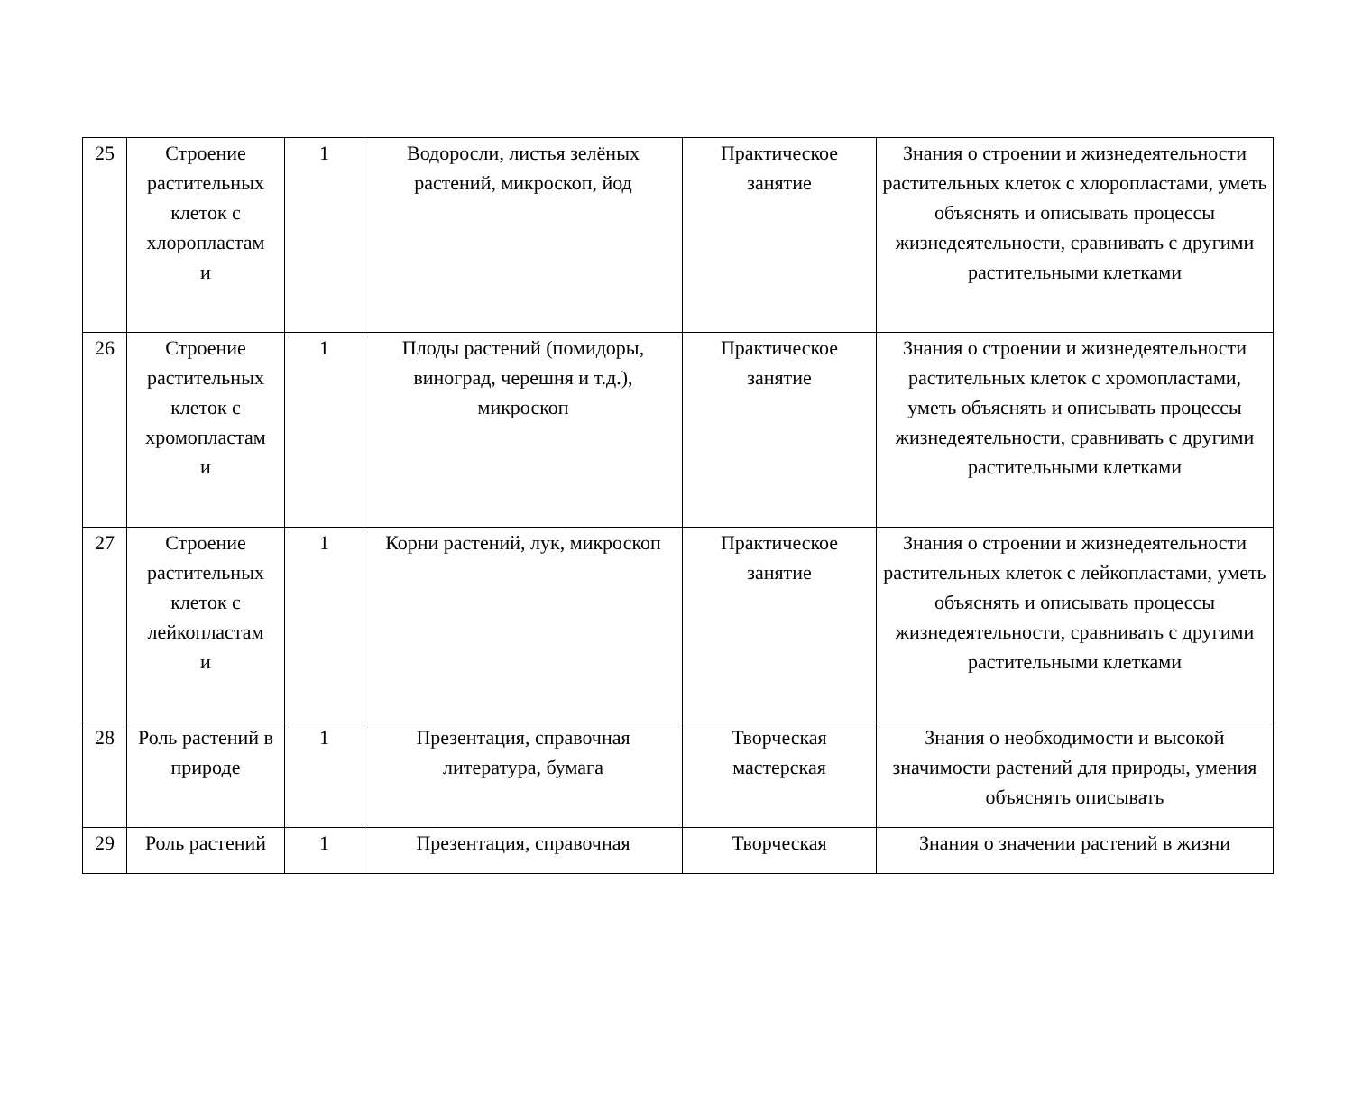| 25 | Строение растительных клеток с хлоропластам и | 1 | Водоросли, листья зелёных растений, микроскоп, йод | Практическое занятие | Знания о строении и жизнедеятельности растительных клеток с хлоропластами, уметь объяснять и описывать процессы жизнедеятельности, сравнивать с другими растительными клетками |
| 26 | Строение растительных клеток с хромопластам и | 1 | Плоды растений (помидоры, виноград, черешня и т.д.), микроскоп | Практическое занятие | Знания о строении и жизнедеятельности растительных клеток с хромопластами, уметь объяснять и описывать процессы жизнедеятельности, сравнивать с другими растительными клетками |
| 27 | Строение растительных клеток с лейкопластам и | 1 | Корни растений, лук, микроскоп | Практическое занятие | Знания о строении и жизнедеятельности растительных клеток с лейкопластами, уметь объяснять и описывать процессы жизнедеятельности, сравнивать с другими растительными клетками |
| 28 | Роль растений в природе | 1 | Презентация, справочная литература, бумага | Творческая мастерская | Знания о необходимости и высокой значимости растений для природы, умения объяснять описывать |
| 29 | Роль растений | 1 | Презентация, справочная | Творческая | Знания о значении растений в жизни |